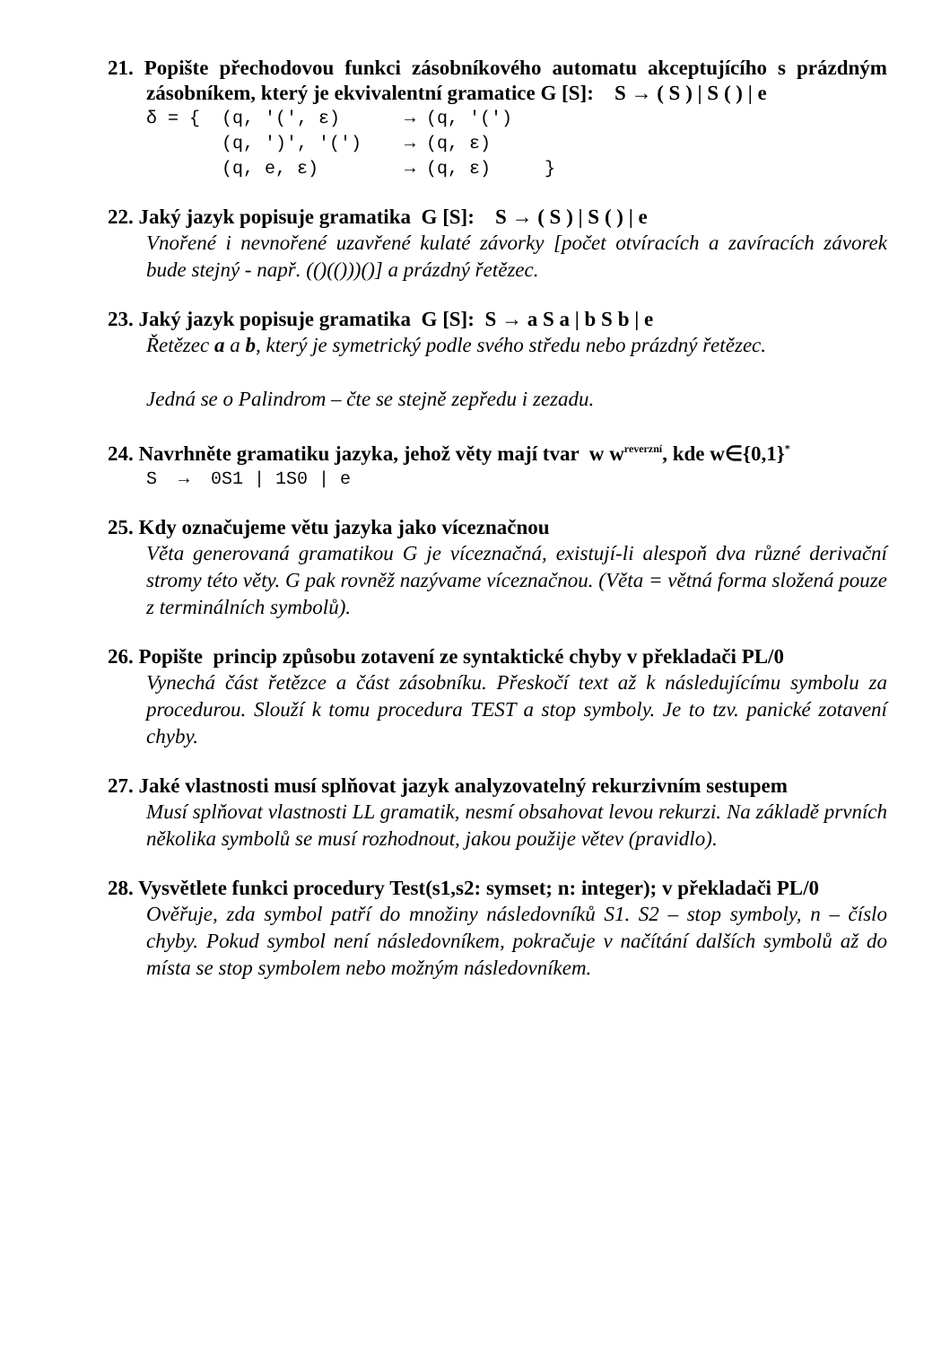21. Popište přechodovou funkci zásobníkového automatu akceptujícího s prázdným zásobníkem, který je ekvivalentní gramatice G [S]: S → ( S ) | S ( ) | e
δ = {  (q, '(', ε)      → (q, '(')
       (q, ')', '(')    → (q, ε)
       (q, e, ε)        → (q, ε)     }
22. Jaký jazyk popisuje gramatika G [S]: S → ( S ) | S ( ) | e
Vnořené i nevnořené uzavřené kulaté závorky [počet otvíracích a zavíracích závorek bude stejný - např. (()(()))()] a prázdný řetězec.
23. Jaký jazyk popisuje gramatika G [S]: S → a S a | b S b | e
Řetězec a a b, který je symetrický podle svého středu nebo prázdný řetězec.
Jedná se o Palindrom – čte se stejně zepředu i zezadu.
24. Navrhněte gramatiku jazyka, jehož věty mají tvar w w<sup>reverzní</sup>, kde w∈{0,1}<sup>*</sup>
S  →  0S1 | 1S0 | e
25. Kdy označujeme větu jazyka jako víceznačnou
Věta generovaná gramatikou G je víceznačná, existují-li alespoň dva různé derivační stromy této věty. G pak rovněž nazývame víceznačnou. (Věta = větná forma složená pouze z terminálních symbolů).
26. Popište princip způsobu zotavení ze syntaktické chyby v překladači PL/0
Vynechá část řetězce a část zásobníku. Přeskočí text až k následujícímu symbolu za procedurou. Slouží k tomu procedura TEST a stop symboly. Je to tzv. panické zotavení chyby.
27. Jaké vlastnosti musí splňovat jazyk analyzovatelný rekurzivním sestupem
Musí splňovat vlastnosti LL gramatik, nesmí obsahovat levou rekurzi. Na základě prvních několika symbolů se musí rozhodnout, jakou použije větev (pravidlo).
28. Vysvětlete funkci procedury Test(s1,s2: symset; n: integer); v překladači PL/0
Ověřuje, zda symbol patří do množiny následovníků S1. S2 – stop symboly, n – číslo chyby. Pokud symbol není následovníkem, pokračuje v načítání dalších symbolů až do místa se stop symbolem nebo možným následovníkem.